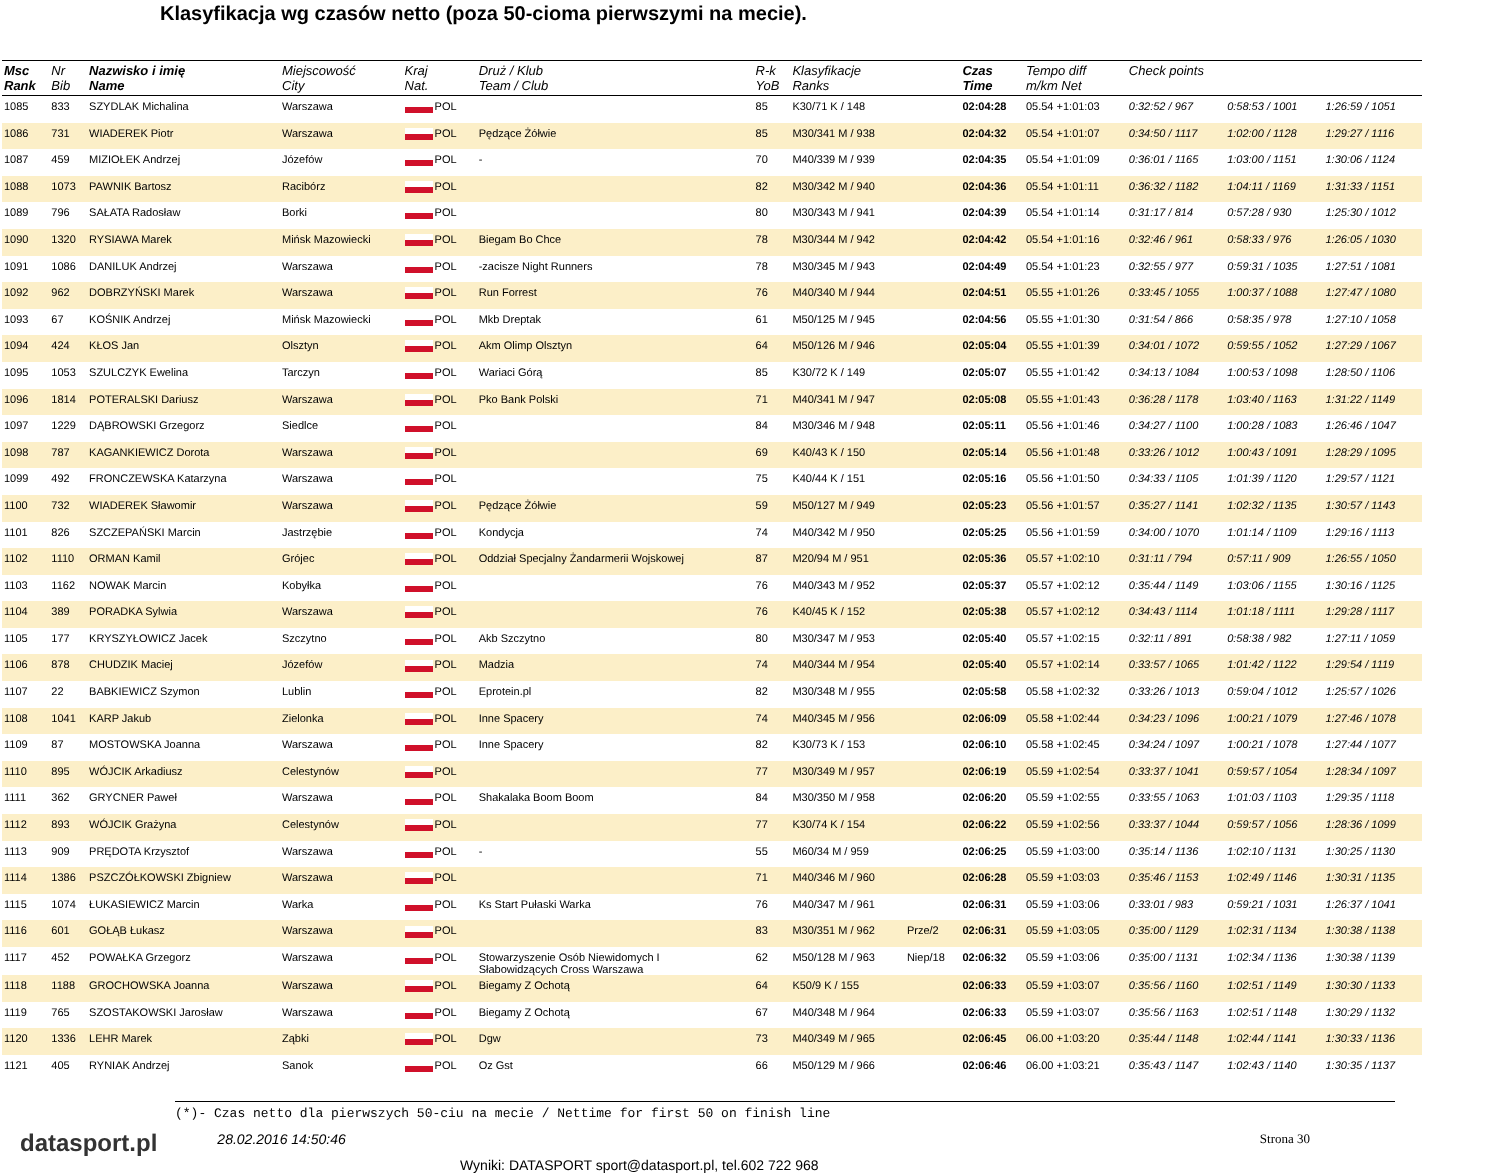Klasyfikacja wg czasów netto (poza 50-cioma pierwszymi na mecie).
| Msc Rank | Nr Bib | Nazwisko i imię Name | Miejscowość City | Kraj Nat. | Druż / Klub Team / Club | R-k YoB | Klasyfikacje Ranks | | Czas Time | Tempo diff m/km Net | Check points | | |
| --- | --- | --- | --- | --- | --- | --- | --- | --- | --- | --- | --- | --- | --- |
| 1085 | 833 | SZYDLAK Michalina | Warszawa | POL | | 85 | K30/71 K / 148 | | 02:04:28 | 05.54 +1:01:03 | 0:32:52 / 967 | 0:58:53 / 1001 | 1:26:59 / 1051 |
| 1086 | 731 | WIADEREK Piotr | Warszawa | POL | Pędzące Żółwie | 85 | M30/341 M / 938 | | 02:04:32 | 05.54 +1:01:07 | 0:34:50 / 1117 | 1:02:00 / 1128 | 1:29:27 / 1116 |
| 1087 | 459 | MIZIOŁEK Andrzej | Józefów | POL | - | 70 | M40/339 M / 939 | | 02:04:35 | 05.54 +1:01:09 | 0:36:01 / 1165 | 1:03:00 / 1151 | 1:30:06 / 1124 |
| 1088 | 1073 | PAWNIK Bartosz | Racibórz | POL | | 82 | M30/342 M / 940 | | 02:04:36 | 05.54 +1:01:11 | 0:36:32 / 1182 | 1:04:11 / 1169 | 1:31:33 / 1151 |
| 1089 | 796 | SAŁATA Radosław | Borki | POL | | 80 | M30/343 M / 941 | | 02:04:39 | 05.54 +1:01:14 | 0:31:17 / 814 | 0:57:28 / 930 | 1:25:30 / 1012 |
| 1090 | 1320 | RYSIAWA Marek | Mińsk Mazowiecki | POL | Biegam Bo Chce | 78 | M30/344 M / 942 | | 02:04:42 | 05.54 +1:01:16 | 0:32:46 / 961 | 0:58:33 / 976 | 1:26:05 / 1030 |
| 1091 | 1086 | DANILUK Andrzej | Warszawa | POL | -zacisze Night Runners | 78 | M30/345 M / 943 | | 02:04:49 | 05.54 +1:01:23 | 0:32:55 / 977 | 0:59:31 / 1035 | 1:27:51 / 1081 |
| 1092 | 962 | DOBRZYŃSKI Marek | Warszawa | POL | Run Forrest | 76 | M40/340 M / 944 | | 02:04:51 | 05.55 +1:01:26 | 0:33:45 / 1055 | 1:00:37 / 1088 | 1:27:47 / 1080 |
| 1093 | 67 | KOŚNIK Andrzej | Mińsk Mazowiecki | POL | Mkb Dreptak | 61 | M50/125 M / 945 | | 02:04:56 | 05.55 +1:01:30 | 0:31:54 / 866 | 0:58:35 / 978 | 1:27:10 / 1058 |
| 1094 | 424 | KŁOS Jan | Olsztyn | POL | Akm Olimp Olsztyn | 64 | M50/126 M / 946 | | 02:05:04 | 05.55 +1:01:39 | 0:34:01 / 1072 | 0:59:55 / 1052 | 1:27:29 / 1067 |
| 1095 | 1053 | SZULCZYK Ewelina | Tarczyn | POL | Wariaci Górą | 85 | K30/72 K / 149 | | 02:05:07 | 05.55 +1:01:42 | 0:34:13 / 1084 | 1:00:53 / 1098 | 1:28:50 / 1106 |
| 1096 | 1814 | POTERALSKI Dariusz | Warszawa | POL | Pko Bank Polski | 71 | M40/341 M / 947 | | 02:05:08 | 05.55 +1:01:43 | 0:36:28 / 1178 | 1:03:40 / 1163 | 1:31:22 / 1149 |
| 1097 | 1229 | DĄBROWSKI Grzegorz | Siedlce | POL | | 84 | M30/346 M / 948 | | 02:05:11 | 05.56 +1:01:46 | 0:34:27 / 1100 | 1:00:28 / 1083 | 1:26:46 / 1047 |
| 1098 | 787 | KAGANKIEWICZ Dorota | Warszawa | POL | | 69 | K40/43 K / 150 | | 02:05:14 | 05.56 +1:01:48 | 0:33:26 / 1012 | 1:00:43 / 1091 | 1:28:29 / 1095 |
| 1099 | 492 | FRONCZEWSKA Katarzyna | Warszawa | POL | | 75 | K40/44 K / 151 | | 02:05:16 | 05.56 +1:01:50 | 0:34:33 / 1105 | 1:01:39 / 1120 | 1:29:57 / 1121 |
| 1100 | 732 | WIADEREK Sławomir | Warszawa | POL | Pędzące Żółwie | 59 | M50/127 M / 949 | | 02:05:23 | 05.56 +1:01:57 | 0:35:27 / 1141 | 1:02:32 / 1135 | 1:30:57 / 1143 |
| 1101 | 826 | SZCZEPAŃSKI Marcin | Jastrzębie | POL | Kondycja | 74 | M40/342 M / 950 | | 02:05:25 | 05.56 +1:01:59 | 0:34:00 / 1070 | 1:01:14 / 1109 | 1:29:16 / 1113 |
| 1102 | 1110 | ORMAN Kamil | Grójec | POL | Oddział Specjalny Żandarmerii Wojskowej | 87 | M20/94 M / 951 | | 02:05:36 | 05.57 +1:02:10 | 0:31:11 / 794 | 0:57:11 / 909 | 1:26:55 / 1050 |
| 1103 | 1162 | NOWAK Marcin | Kobyłka | POL | | 76 | M40/343 M / 952 | | 02:05:37 | 05.57 +1:02:12 | 0:35:44 / 1149 | 1:03:06 / 1155 | 1:30:16 / 1125 |
| 1104 | 389 | PORADKA Sylwia | Warszawa | POL | | 76 | K40/45 K / 152 | | 02:05:38 | 05.57 +1:02:12 | 0:34:43 / 1114 | 1:01:18 / 1111 | 1:29:28 / 1117 |
| 1105 | 177 | KRYSZYŁOWICZ Jacek | Szczytno | POL | Akb Szczytno | 80 | M30/347 M / 953 | | 02:05:40 | 05.57 +1:02:15 | 0:32:11 / 891 | 0:58:38 / 982 | 1:27:11 / 1059 |
| 1106 | 878 | CHUDZIK Maciej | Józefów | POL | Madzia | 74 | M40/344 M / 954 | | 02:05:40 | 05.57 +1:02:14 | 0:33:57 / 1065 | 1:01:42 / 1122 | 1:29:54 / 1119 |
| 1107 | 22 | BABKIEWICZ Szymon | Lublin | POL | Eprotein.pl | 82 | M30/348 M / 955 | | 02:05:58 | 05.58 +1:02:32 | 0:33:26 / 1013 | 0:59:04 / 1012 | 1:25:57 / 1026 |
| 1108 | 1041 | KARP Jakub | Zielonka | POL | Inne Spacery | 74 | M40/345 M / 956 | | 02:06:09 | 05.58 +1:02:44 | 0:34:23 / 1096 | 1:00:21 / 1079 | 1:27:46 / 1078 |
| 1109 | 87 | MOSTOWSKA Joanna | Warszawa | POL | Inne Spacery | 82 | K30/73 K / 153 | | 02:06:10 | 05.58 +1:02:45 | 0:34:24 / 1097 | 1:00:21 / 1078 | 1:27:44 / 1077 |
| 1110 | 895 | WÓJCIK Arkadiusz | Celestynów | POL | | 77 | M30/349 M / 957 | | 02:06:19 | 05.59 +1:02:54 | 0:33:37 / 1041 | 0:59:57 / 1054 | 1:28:34 / 1097 |
| 1111 | 362 | GRYCNER Paweł | Warszawa | POL | Shakalaka Boom Boom | 84 | M30/350 M / 958 | | 02:06:20 | 05.59 +1:02:55 | 0:33:55 / 1063 | 1:01:03 / 1103 | 1:29:35 / 1118 |
| 1112 | 893 | WÓJCIK Grażyna | Celestynów | POL | | 77 | K30/74 K / 154 | | 02:06:22 | 05.59 +1:02:56 | 0:33:37 / 1044 | 0:59:57 / 1056 | 1:28:36 / 1099 |
| 1113 | 909 | PRĘDOTA Krzysztof | Warszawa | POL | - | 55 | M60/34 M / 959 | | 02:06:25 | 05.59 +1:03:00 | 0:35:14 / 1136 | 1:02:10 / 1131 | 1:30:25 / 1130 |
| 1114 | 1386 | PSZCZÓŁKOWSKI Zbigniew | Warszawa | POL | | 71 | M40/346 M / 960 | | 02:06:28 | 05.59 +1:03:03 | 0:35:46 / 1153 | 1:02:49 / 1146 | 1:30:31 / 1135 |
| 1115 | 1074 | ŁUKASIEWICZ Marcin | Warka | POL | Ks Start Pułaski Warka | 76 | M40/347 M / 961 | | 02:06:31 | 05.59 +1:03:06 | 0:33:01 / 983 | 0:59:21 / 1031 | 1:26:37 / 1041 |
| 1116 | 601 | GOŁĄB Łukasz | Warszawa | POL | | 83 | M30/351 M / 962 | Prze/2 | 02:06:31 | 05.59 +1:03:05 | 0:35:00 / 1129 | 1:02:31 / 1134 | 1:30:38 / 1138 |
| 1117 | 452 | POWAŁKA Grzegorz | Warszawa | POL | Stowarzyszenie Osób Niewidomych I Słabowidzących Cross Warszawa | 62 | M50/128 M / 963 | Niep/18 | 02:06:32 | 05.59 +1:03:06 | 0:35:00 / 1131 | 1:02:34 / 1136 | 1:30:38 / 1139 |
| 1118 | 1188 | GROCHOWSKA Joanna | Warszawa | POL | Biegamy Z Ochotą | 64 | K50/9 K / 155 | | 02:06:33 | 05.59 +1:03:07 | 0:35:56 / 1160 | 1:02:51 / 1149 | 1:30:30 / 1133 |
| 1119 | 765 | SZOSTAKOWSKI Jarosław | Warszawa | POL | Biegamy Z Ochotą | 67 | M40/348 M / 964 | | 02:06:33 | 05.59 +1:03:07 | 0:35:56 / 1163 | 1:02:51 / 1148 | 1:30:29 / 1132 |
| 1120 | 1336 | LEHR Marek | Ząbki | POL | Dgw | 73 | M40/349 M / 965 | | 02:06:45 | 06.00 +1:03:20 | 0:35:44 / 1148 | 1:02:44 / 1141 | 1:30:33 / 1136 |
| 1121 | 405 | RYNIAK Andrzej | Sanok | POL | Oz Gst | 66 | M50/129 M / 966 | | 02:06:46 | 06.00 +1:03:21 | 0:35:43 / 1147 | 1:02:43 / 1140 | 1:30:35 / 1137 |
(*)- Czas netto dla pierwszych 50-ciu na mecie / Nettime for first 50 on finish line
datasport.pl 28.02.2016 14:50:46 Strona 30
Wyniki: DATASPORT sport@datasport.pl, tel.602 722 968